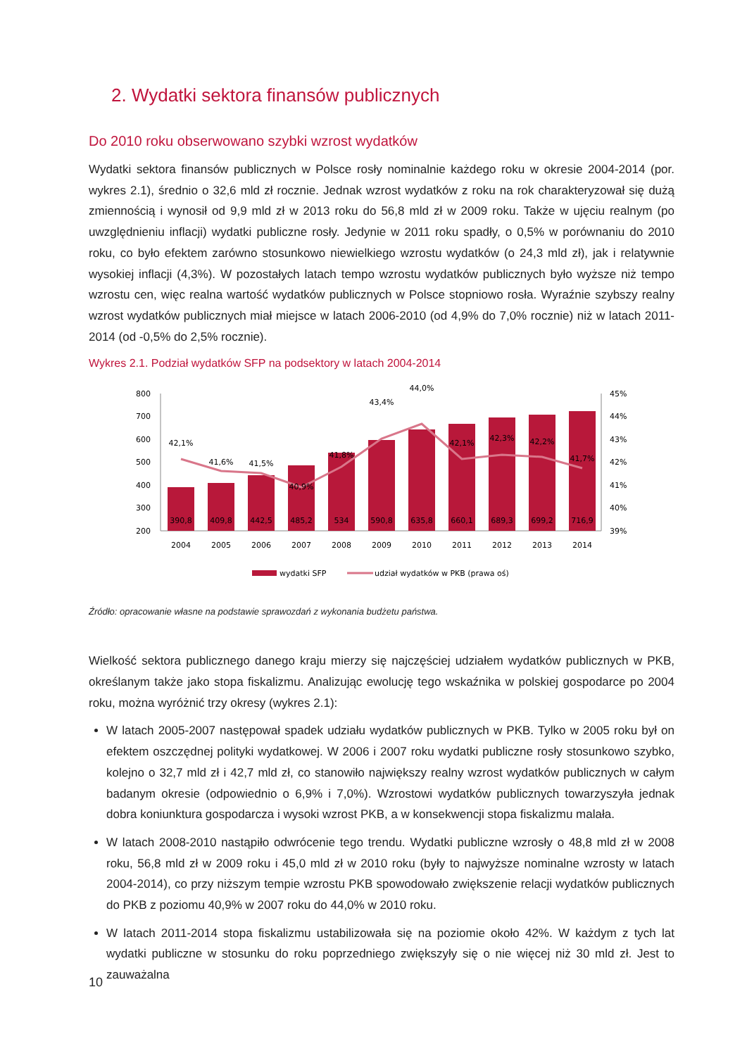2. Wydatki sektora finansów publicznych
Do 2010 roku obserwowano szybki wzrost wydatków
Wydatki sektora finansów publicznych w Polsce rosły nominalnie każdego roku w okresie 2004-2014 (por. wykres 2.1), średnio o 32,6 mld zł rocznie. Jednak wzrost wydatków z roku na rok charakteryzował się dużą zmiennością i wynosił od 9,9 mld zł w 2013 roku do 56,8 mld zł w 2009 roku. Także w ujęciu realnym (po uwzględnieniu inflacji) wydatki publiczne rosły. Jedynie w 2011 roku spadły, o 0,5% w porównaniu do 2010 roku, co było efektem zarówno stosunkowo niewielkiego wzrostu wydatków (o 24,3 mld zł), jak i relatywnie wysokiej inflacji (4,3%). W pozostałych latach tempo wzrostu wydatków publicznych było wyższe niż tempo wzrostu cen, więc realna wartość wydatków publicznych w Polsce stopniowo rosła. Wyraźnie szybszy realny wzrost wydatków publicznych miał miejsce w latach 2006-2010 (od 4,9% do 7,0% rocznie) niż w latach 2011-2014 (od -0,5% do 2,5% rocznie).
Wykres 2.1. Podział wydatków SFP na podsektory w latach 2004-2014
800
700
600
500
400
300
200
45%
44%
43%
42%
41%
40%
39%
390,8
409,8
442,5
485,2
534
590,8
635,8
660,1
689,3
699,2
716,9
42,1%
41,6%
41,5%
40,9%
41,8%
43,4%
44,0%
42,1%
42,3%
42,2%
41,7%
2004
2005
2006
2007
2008
2009
2010
2011
2012
2013
2014
wydatki SFP
udział wydatków w PKB (prawa oś)
Źródło: opracowanie własne na podstawie sprawozdań z wykonania budżetu państwa.
Wielkość sektora publicznego danego kraju mierzy się najczęściej udziałem wydatków publicznych w PKB, określanym także jako stopa fiskalizmu. Analizując ewolucję tego wskaźnika w polskiej gospodarce po 2004 roku, można wyróżnić trzy okresy (wykres 2.1):
W latach 2005-2007 następował spadek udziału wydatków publicznych w PKB. Tylko w 2005 roku był on efektem oszczędnej polityki wydatkowej. W 2006 i 2007 roku wydatki publiczne rosły stosunkowo szybko, kolejno o 32,7 mld zł i 42,7 mld zł, co stanowiło największy realny wzrost wydatków publicznych w całym badanym okresie (odpowiednio o 6,9% i 7,0%). Wzrostowi wydatków publicznych towarzyszyła jednak dobra koniunktura gospodarcza i wysoki wzrost PKB, a w konsekwencji stopa fiskalizmu malała.
W latach 2008-2010 nastąpiło odwrócenie tego trendu. Wydatki publiczne wzrosły o 48,8 mld zł w 2008 roku, 56,8 mld zł w 2009 roku i 45,0 mld zł w 2010 roku (były to najwyższe nominalne wzrosty w latach 2004-2014), co przy niższym tempie wzrostu PKB spowodowało zwiększenie relacji wydatków publicznych do PKB z poziomu 40,9% w 2007 roku do 44,0% w 2010 roku.
W latach 2011-2014 stopa fiskalizmu ustabilizowała się na poziomie około 42%. W każdym z tych lat wydatki publiczne w stosunku do roku poprzedniego zwiększyły się o nie więcej niż 30 mld zł. Jest to zauważalna
10